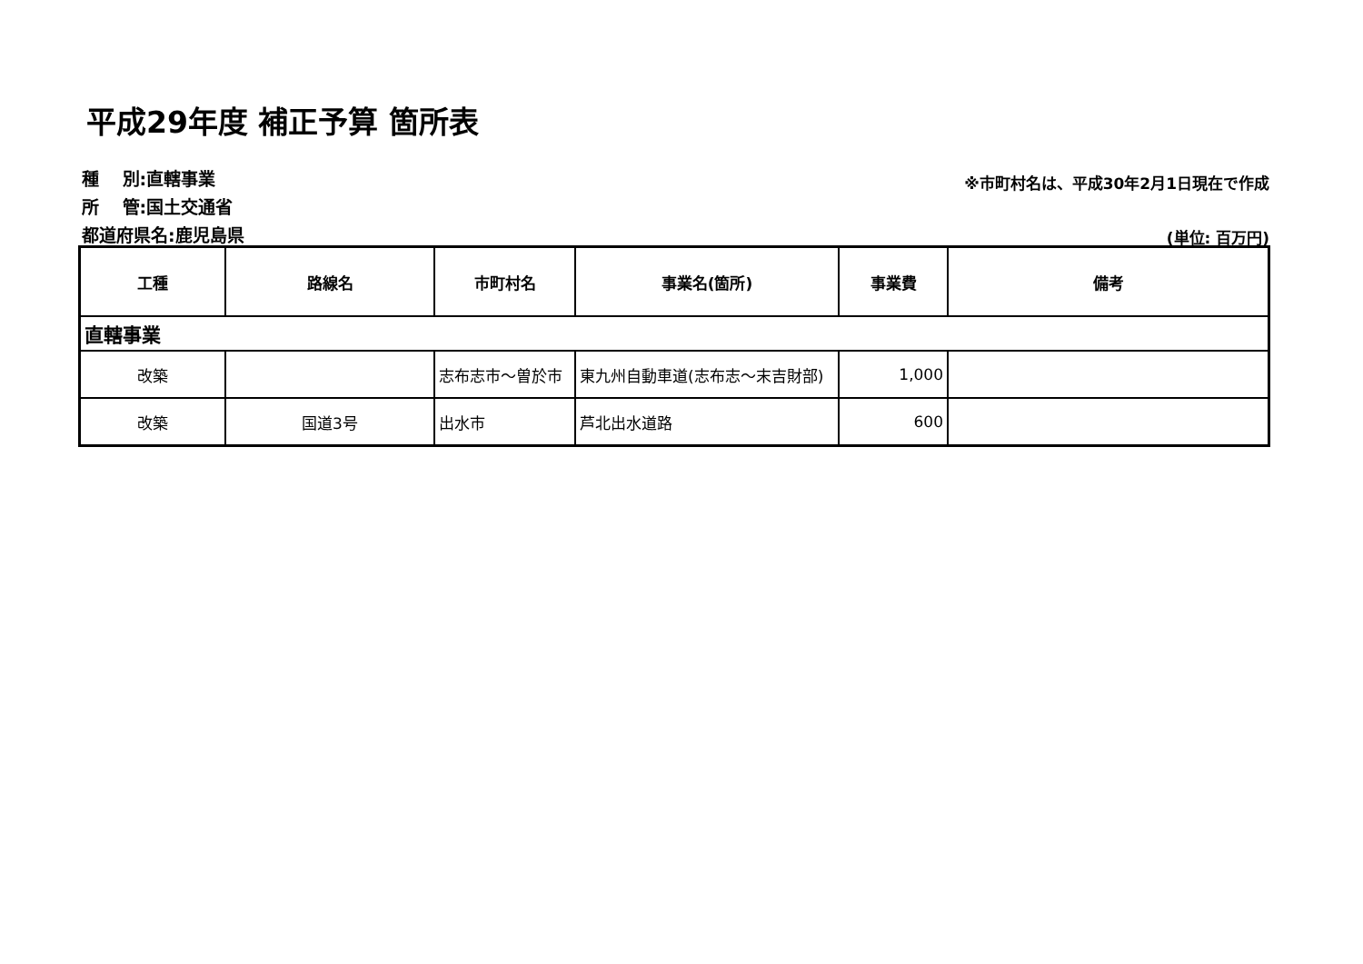平成29年度 補正予算 箇所表
種　 別:直轄事業
所　 管:国土交通省
都道府県名:鹿児島県
※市町村名は、平成30年2月1日現在で作成
(単位: 百万円)
| 工種 | 路線名 | 市町村名 | 事業名(箇所) | 事業費 | 備考 |
| --- | --- | --- | --- | --- | --- |
| 直轄事業 | | | | | |
| 改築 | | 志布志市～曽於市 | 東九州自動車道(志布志～末吉財部) | 1,000 | |
| 改築 | 国道3号 | 出水市 | 芦北出水道路 | 600 | |